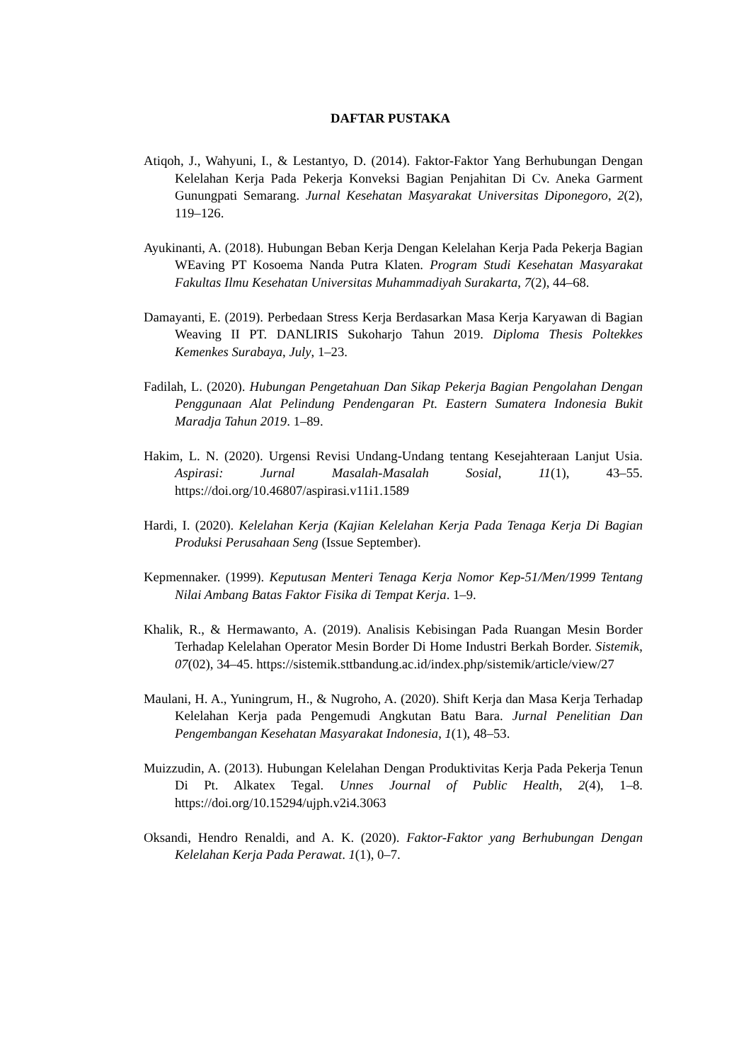DAFTAR PUSTAKA
Atiqoh, J., Wahyuni, I., & Lestantyo, D. (2014). Faktor-Faktor Yang Berhubungan Dengan Kelelahan Kerja Pada Pekerja Konveksi Bagian Penjahitan Di Cv. Aneka Garment Gunungpati Semarang. Jurnal Kesehatan Masyarakat Universitas Diponegoro, 2(2), 119–126.
Ayukinanti, A. (2018). Hubungan Beban Kerja Dengan Kelelahan Kerja Pada Pekerja Bagian WEaving PT Kosoema Nanda Putra Klaten. Program Studi Kesehatan Masyarakat Fakultas Ilmu Kesehatan Universitas Muhammadiyah Surakarta, 7(2), 44–68.
Damayanti, E. (2019). Perbedaan Stress Kerja Berdasarkan Masa Kerja Karyawan di Bagian Weaving II PT. DANLIRIS Sukoharjo Tahun 2019. Diploma Thesis Poltekkes Kemenkes Surabaya, July, 1–23.
Fadilah, L. (2020). Hubungan Pengetahuan Dan Sikap Pekerja Bagian Pengolahan Dengan Penggunaan Alat Pelindung Pendengaran Pt. Eastern Sumatera Indonesia Bukit Maradja Tahun 2019. 1–89.
Hakim, L. N. (2020). Urgensi Revisi Undang-Undang tentang Kesejahteraan Lanjut Usia. Aspirasi: Jurnal Masalah-Masalah Sosial, 11(1), 43–55. https://doi.org/10.46807/aspirasi.v11i1.1589
Hardi, I. (2020). Kelelahan Kerja (Kajian Kelelahan Kerja Pada Tenaga Kerja Di Bagian Produksi Perusahaan Seng (Issue September).
Kepmennaker. (1999). Keputusan Menteri Tenaga Kerja Nomor Kep-51/Men/1999 Tentang Nilai Ambang Batas Faktor Fisika di Tempat Kerja. 1–9.
Khalik, R., & Hermawanto, A. (2019). Analisis Kebisingan Pada Ruangan Mesin Border Terhadap Kelelahan Operator Mesin Border Di Home Industri Berkah Border. Sistemik, 07(02), 34–45. https://sistemik.sttbandung.ac.id/index.php/sistemik/article/view/27
Maulani, H. A., Yuningrum, H., & Nugroho, A. (2020). Shift Kerja dan Masa Kerja Terhadap Kelelahan Kerja pada Pengemudi Angkutan Batu Bara. Jurnal Penelitian Dan Pengembangan Kesehatan Masyarakat Indonesia, 1(1), 48–53.
Muizzudin, A. (2013). Hubungan Kelelahan Dengan Produktivitas Kerja Pada Pekerja Tenun Di Pt. Alkatex Tegal. Unnes Journal of Public Health, 2(4), 1–8. https://doi.org/10.15294/ujph.v2i4.3063
Oksandi, Hendro Renaldi, and A. K. (2020). Faktor-Faktor yang Berhubungan Dengan Kelelahan Kerja Pada Perawat. 1(1), 0–7.